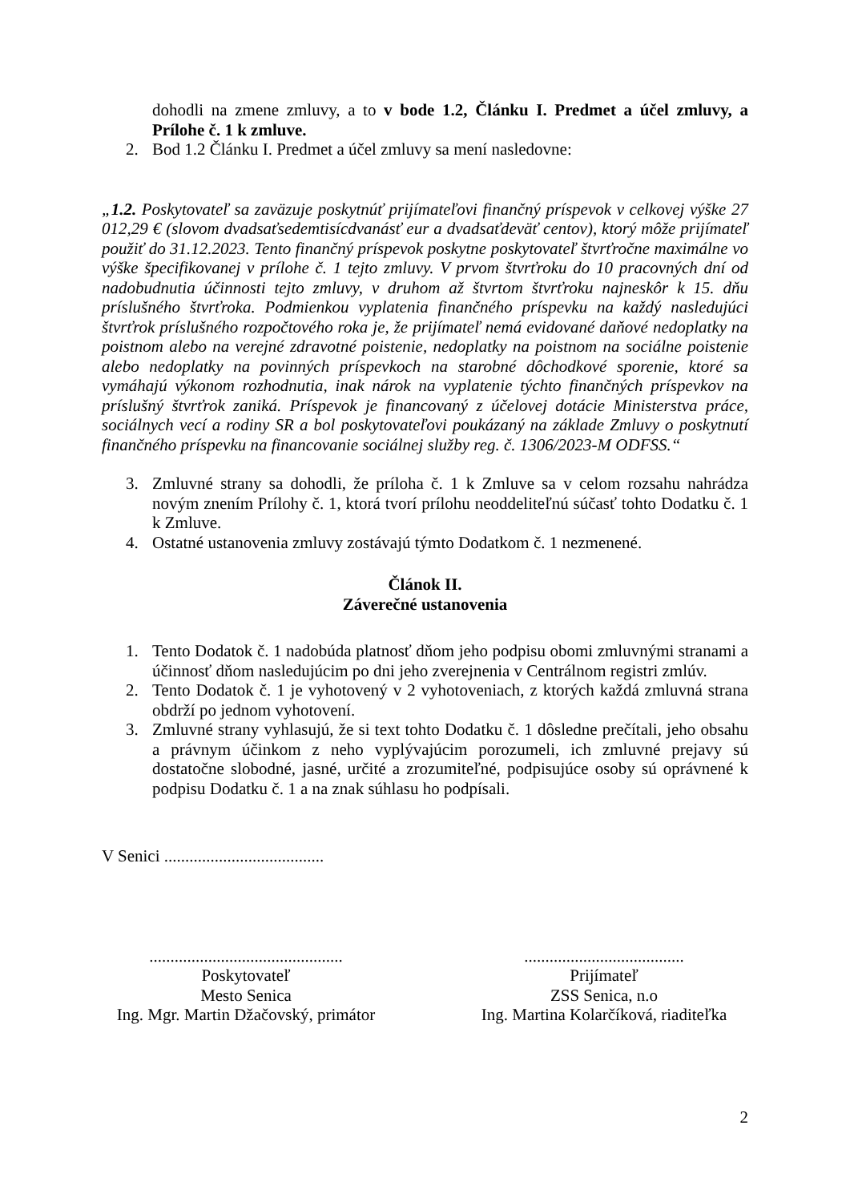dohodli na zmene zmluvy, a to v bode 1.2, Článku I. Predmet a účel zmluvy, a Prílohe č. 1 k zmluve.
2. Bod 1.2 Článku I. Predmet a účel zmluvy sa mení nasledovne:
„1.2. Poskytovateľ sa zaväzuje poskytnúť prijímateľovi finančný príspevok v celkovej výške 27 012,29 € (slovom dvadsaťsedemtisícdvanásť eur a dvadsaťdeväť centov), ktorý môže prijímateľ použiť do 31.12.2023. Tento finančný príspevok poskytne poskytovateľ štvrťročne maximálne vo výške špecifikovanej v prílohe č. 1 tejto zmluvy. V prvom štvrťroku do 10 pracovných dní od nadobudnutia účinnosti tejto zmluvy, v druhom až štvrtom štvrťroku najneskôr k 15. dňu príslušného štvrťroka. Podmienkou vyplatenia finančného príspevku na každý nasledujúci štvrťrok príslušného rozpočtového roka je, že prijímateľ nemá evidované daňové nedoplatky na poistnom alebo na verejné zdravotné poistenie, nedoplatky na poistnom na sociálne poistenie alebo nedoplatky na povinných príspevkoch na starobné dôchodkové sporenie, ktoré sa vymáhajú výkonom rozhodnutia, inak nárok na vyplatenie týchto finančných príspevkov na príslušný štvrťrok zaniká. Príspevok je financovaný z účelovej dotácie Ministerstva práce, sociálnych vecí a rodiny SR a bol poskytovateľovi poukázaný na základe Zmluvy o poskytnutí finančného príspevku na financovanie sociálnej služby reg. č. 1306/2023-M ODFSS.“
3. Zmluvné strany sa dohodli, že príloha č. 1 k Zmluve sa v celom rozsahu nahrádza novým znením Prílohy č. 1, ktorá tvorí prílohu neoddeliteľnú súčasť tohto Dodatku č. 1 k Zmluve.
4. Ostatné ustanovenia zmluvy zostávajú týmto Dodatkom č. 1 nezmenené.
Článok II.
Záverečné ustanovenia
1. Tento Dodatok č. 1 nadobúda platnosť dňom jeho podpisu obomi zmluvnými stranami a účinnosť dňom nasledujúcim po dni jeho zverejnenia v Centrálnom registri zmlúv.
2. Tento Dodatok č. 1 je vyhotovený v 2 vyhotoveniach, z ktorých každá zmluvná strana obdrží po jednom vyhotovení.
3. Zmluvné strany vyhlasujú, že si text tohto Dodatku č. 1 dôsledne prečítali, jeho obsahu a právnym účinkom z neho vyplývajúcim porozumeli, ich zmluvné prejavy sú dostatočne slobodné, jasné, určité a zrozumiteľné, podpisujúce osoby sú oprávnené k podpisu Dodatku č. 1 a na znak súhlasu ho podpísali.
V Senici ......................................
..............................................
Poskytovateľ
Mesto Senica
Ing. Mgr. Martin Džačovský, primátor
......................................
Prijímateľ
ZSS Senica, n.o
Ing. Martina Kolarčíková, riaditeľka
2